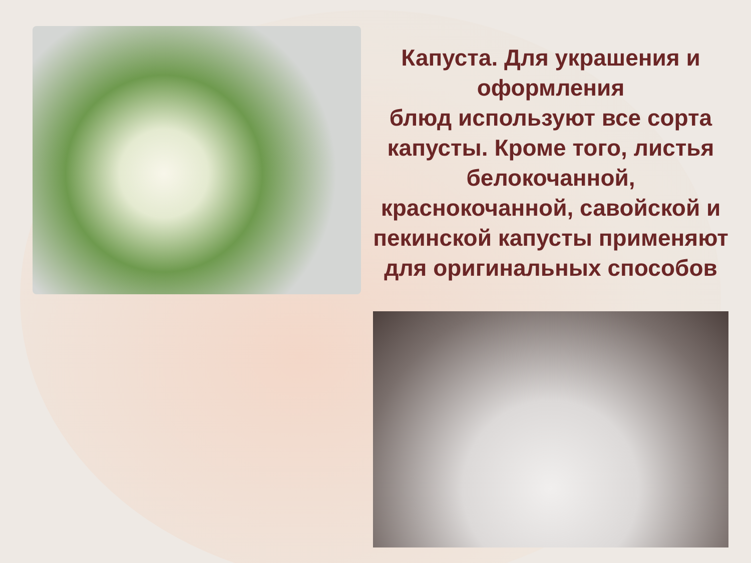Капуста. Для украшения и оформления
блюд используют все сорта капусты. Кроме того, листья белокочанной, краснокочанной, савойской и пекинской капусты применяют для оригинальных способов